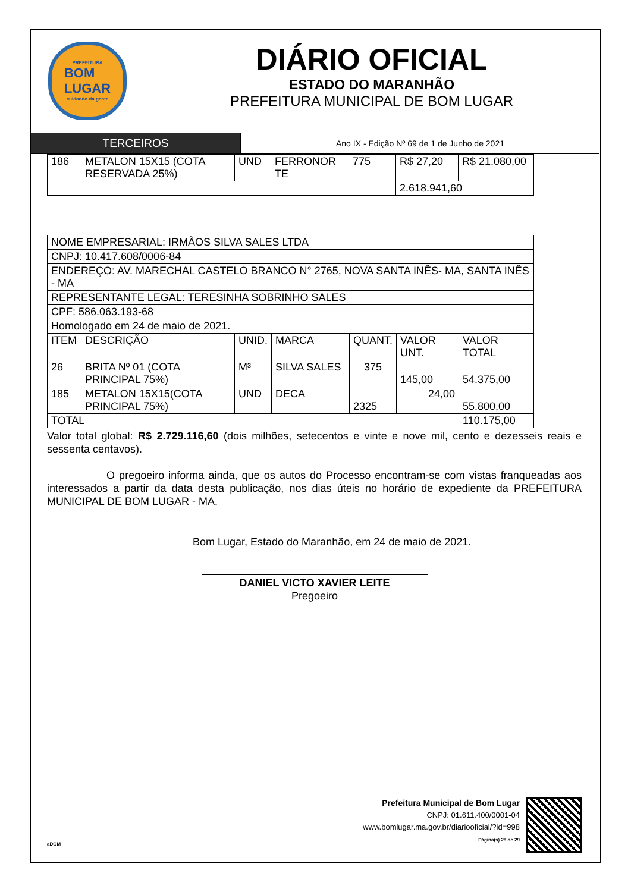PREFEITURA
BOM
LUGAR
cuidando da gente
DIÁRIO OFICIAL
ESTADO DO MARANHÃO
PREFEITURA MUNICIPAL DE BOM LUGAR
TERCEIROS
Ano IX - Edição Nº 69 de 1 de Junho de 2021
| 186 | METALON 15X15 (COTA RESERVADA 25%) | UND | FERRONOR TE | 775 | R$ 27,20 | R$ 21.080,00 |
| | | | | | 2.618.941,60 | |
| NOME EMPRESARIAL: IRMÃOS SILVA SALES LTDA | | | | | | |
| CNPJ: 10.417.608/0006-84 | | | | | | |
| ENDEREÇO: AV. MARECHAL CASTELO BRANCO N° 2765, NOVA SANTA INÊS- MA, SANTA INÊS - MA | | | | | | |
| REPRESENTANTE LEGAL: TERESINHA SOBRINHO SALES | | | | | | |
| CPF: 586.063.193-68 | | | | | | |
| Homologado em 24 de maio de 2021. | | | | | | |
| ITEM | DESCRIÇÃO | UNID. | MARCA | QUANT. | VALOR UNT. | VALOR TOTAL |
| 26 | BRITA Nº 01 (COTA PRINCIPAL 75%) | M³ | SILVA SALES | 375 | 145,00 | 54.375,00 |
| 185 | METALON 15X15(COTA PRINCIPAL 75%) | UND | DECA | 2325 | 24,00 | 55.800,00 |
| TOTAL | | | | | | 110.175,00 |
Valor total global: R$ 2.729.116,60 (dois milhões, setecentos e vinte e nove mil, cento e dezesseis reais e sessenta centavos).
O pregoeiro informa ainda, que os autos do Processo encontram-se com vistas franqueadas aos interessados a partir da data desta publicação, nos dias úteis no horário de expediente da PREFEITURA MUNICIPAL DE BOM LUGAR - MA.
Bom Lugar, Estado do Maranhão, em 24 de maio de 2021.
DANIEL VICTO XAVIER LEITE
Pregoeiro
Prefeitura Municipal de Bom Lugar
CNPJ: 01.611.400/0001-04
www.bomlugar.ma.gov.br/diariooficial/?id=998
Página(s) 28 de 29
aDOM